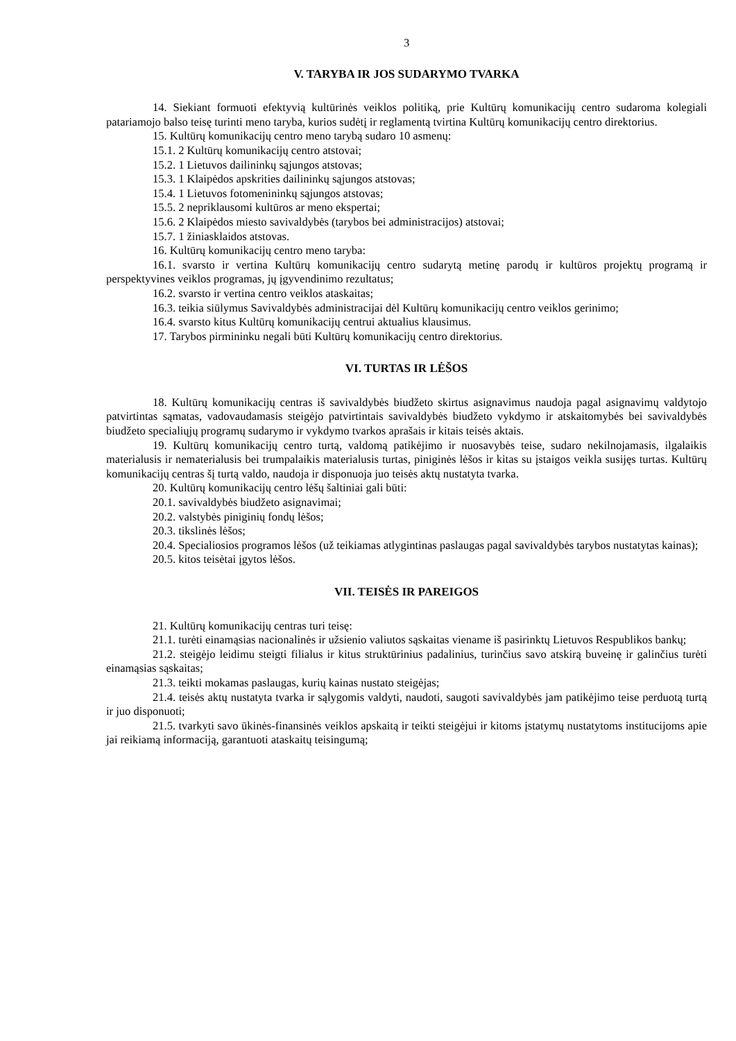3
V. TARYBA IR JOS SUDARYMO TVARKA
14. Siekiant formuoti efektyvią kultūrinės veiklos politiką, prie Kultūrų komunikacijų centro sudaroma kolegiali patariamojo balso teisę turinti meno taryba, kurios sudėtį ir reglamentą tvirtina Kultūrų komunikacijų centro direktorius.
15. Kultūrų komunikacijų centro meno tarybą sudaro 10 asmenų:
15.1. 2 Kultūrų komunikacijų centro atstovai;
15.2. 1 Lietuvos dailininkų sąjungos atstovas;
15.3. 1 Klaipėdos apskrities dailininkų sąjungos atstovas;
15.4. 1 Lietuvos fotomenininkų sąjungos atstovas;
15.5. 2 nepriklausomi kultūros ar meno ekspertai;
15.6. 2 Klaipėdos miesto savivaldybės (tarybos bei administracijos) atstovai;
15.7. 1 žiniasklaidos atstovas.
16. Kultūrų komunikacijų centro meno taryba:
16.1. svarsto ir vertina Kultūrų komunikacijų centro sudarytą metinę parodų ir kultūros projektų programą ir perspektyvines veiklos programas, jų įgyvendinimo rezultatus;
16.2. svarsto ir vertina centro veiklos ataskaitas;
16.3. teikia siūlymus Savivaldybės administracijai dėl Kultūrų komunikacijų centro veiklos gerinimo;
16.4. svarsto kitus Kultūrų komunikacijų centrui aktualius klausimus.
17. Tarybos pirmininku negali būti Kultūrų komunikacijų centro direktorius.
VI. TURTAS IR LĖŠOS
18. Kultūrų komunikacijų centras iš savivaldybės biudžeto skirtus asignavimus naudoja pagal asignavimų valdytojo patvirtintas sąmatas, vadovaudamasis steigėjo patvirtintais savivaldybės biudžeto vykdymo ir atskaitomybės bei savivaldybės biudžeto specialiųjų programų sudarymo ir vykdymo tvarkos aprašais ir kitais teisės aktais.
19. Kultūrų komunikacijų centro turtą, valdomą patikėjimo ir nuosavybės teise, sudaro nekilnojamasis, ilgalaikis materialusis ir nematerialusis bei trumpalaikis materialusis turtas, piniginės lėšos ir kitas su įstaigos veikla susijęs turtas. Kultūrų komunikacijų centras šį turtą valdo, naudoja ir disponuoja juo teisės aktų nustatyta tvarka.
20. Kultūrų komunikacijų centro lėšų šaltiniai gali būti:
20.1. savivaldybės biudžeto asignavimai;
20.2. valstybės piniginių fondų lėšos;
20.3. tikslinės lėšos;
20.4. Specialiosios programos lėšos (už teikiamas atlygintinas paslaugas pagal savivaldybės tarybos nustatytas kainas);
20.5. kitos teisėtai įgytos lėšos.
VII. TEISĖS IR PAREIGOS
21. Kultūrų komunikacijų centras turi teisę:
21.1. turėti einamąsias nacionalinės ir užsienio valiutos sąskaitas viename iš pasirinktų Lietuvos Respublikos bankų;
21.2. steigėjo leidimu steigti filialus ir kitus struktūrinius padalinius, turinčius savo atskirą buveinę ir galinčius turėti einamąsias sąskaitas;
21.3. teikti mokamas paslaugas, kurių kainas nustato steigėjas;
21.4. teisės aktų nustatyta tvarka ir sąlygomis valdyti, naudoti, saugoti savivaldybės jam patikėjimo teise perduotą turtą ir juo disponuoti;
21.5. tvarkyti savo ūkinės-finansinės veiklos apskaitą ir teikti steigėjui ir kitoms įstatymų nustatytoms institucijoms apie jai reikiamą informaciją, garantuoti ataskaitų teisingumą;